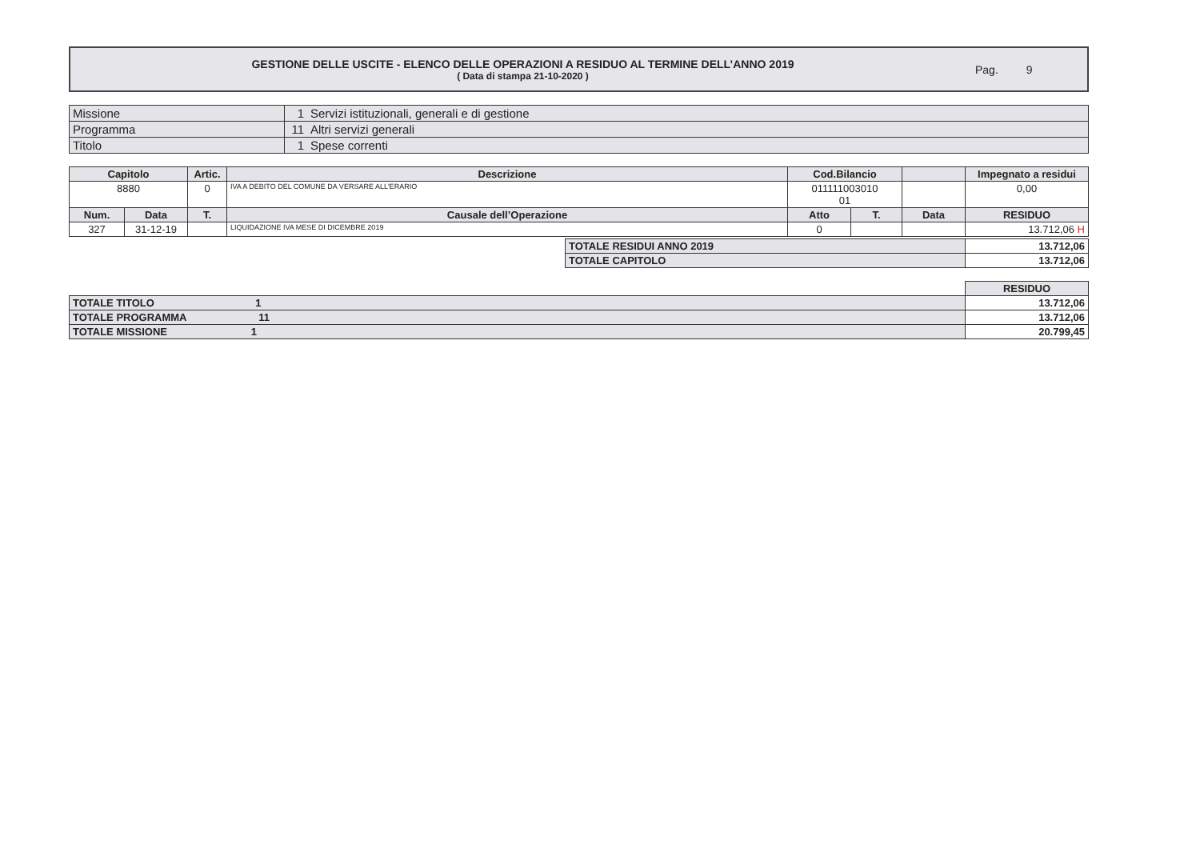GESTIONE DELLE USCITE - ELENCO DELLE OPERAZIONI A RESIDUO AL TERMINE DELL’ANNO 2019
( Data di stampa 21-10-2020 )
Pag. 9
| Missione | 1 | Servizi istituzionali, generali e di gestione |
| Programma | 11 | Altri servizi generali |
| Titolo | 1 | Spese correnti |
| Capitolo | | Artic. | Descrizione | Cod.Bilancio | | | Impegnato a residui |
| --- | --- | --- | --- | --- | --- | --- | --- |
| 8880 | | 0 | IVA A DEBITO DEL COMUNE DA VERSARE ALL'ERARIO | 011111003010 01 | | | 0,00 |
| Num. | Data | T. | Causale dell’Operazione | Atto | T. | Data | RESIDUO |
| 327 | 31-12-19 | | LIQUIDAZIONE IVA MESE DI DICEMBRE 2019 | 0 | | | 13.712,06 H |
| TOTALE RESIDUI ANNO 2019 | 13.712,06 |
| --- | --- |
| TOTALE CAPITOLO | 13.712,06 |
| | RESIDUO |
| TOTALE TITOLO 1 | 13.712,06 |
| TOTALE PROGRAMMA 11 | 13.712,06 |
| TOTALE MISSIONE 1 | 20.799,45 |